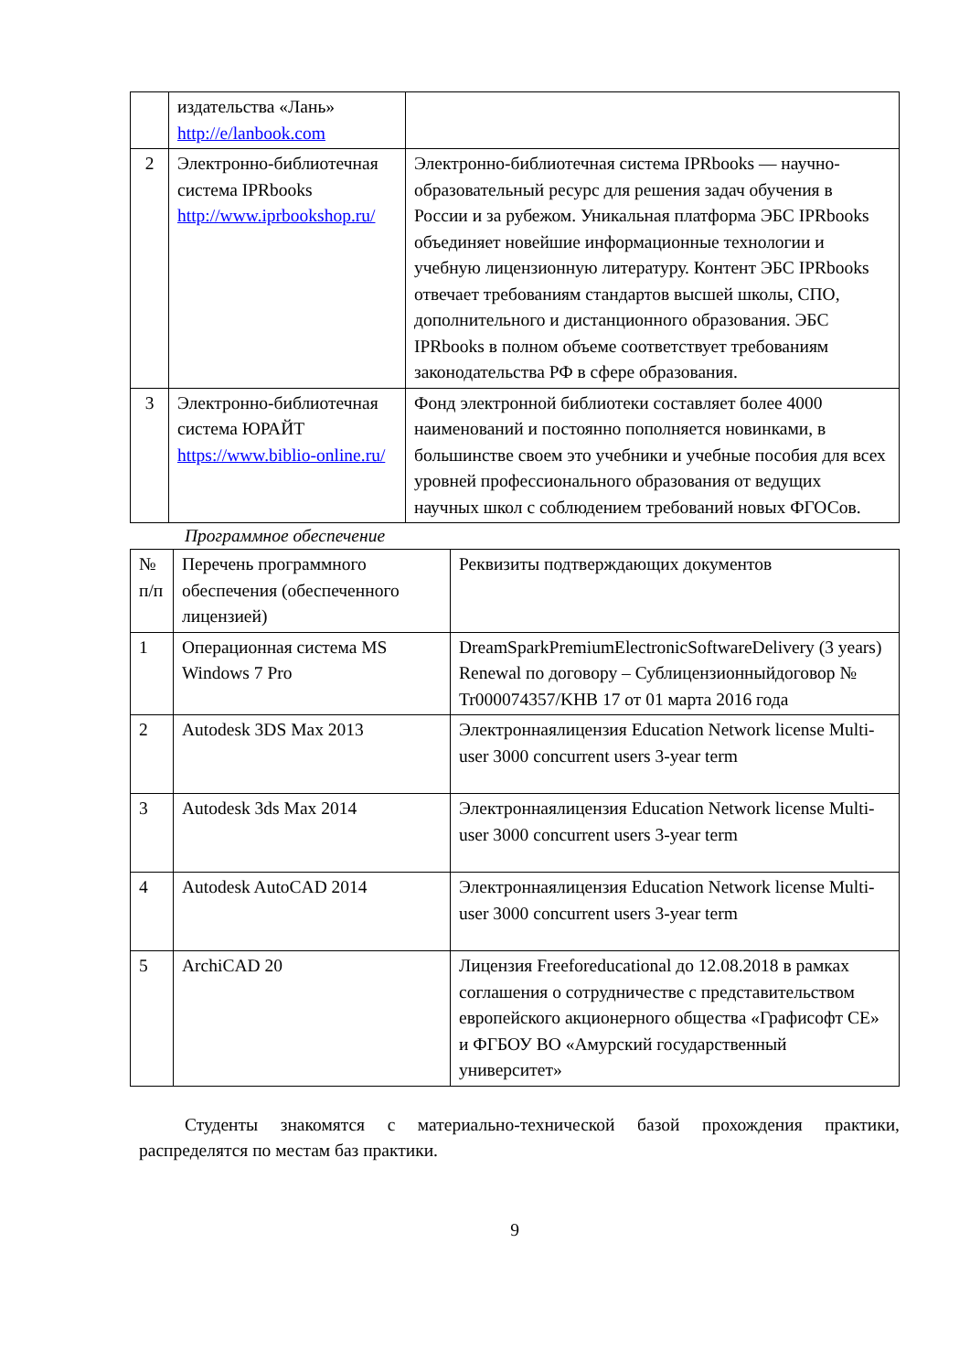| | издательства «Лань» http://e/lanbook.com | |
| 2 | Электронно-библиотечная система IPRbooks http://www.iprbookshop.ru/ | Электронно-библиотечная система IPRbooks — научно-образовательный ресурс для решения задач обучения в России и за рубежом. Уникальная платформа ЭБС IPRbooks объединяет новейшие информационные технологии и учебную лицензионную литературу. Контент ЭБС IPRbooks отвечает требованиям стандартов высшей школы, СПО, дополнительного и дистанционного образования. ЭБС IPRbooks в полном объеме соответствует требованиям законодательства РФ в сфере образования. |
| 3 | Электронно-библиотечная система ЮРАЙТ https://www.biblio-online.ru/ | Фонд электронной библиотеки составляет более 4000 наименований и постоянно пополняется новинками, в большинстве своем это учебники и учебные пособия для всех уровней профессионального образования от ведущих научных школ с соблюдением требований новых ФГОСов. |
Программное обеспечение
| № п/п | Перечень программного обеспечения (обеспеченного лицензией) | Реквизиты подтверждающих документов |
| 1 | Операционная система MS Windows 7 Pro | DreamSparkPremiumElectronicSoftwareDelivery (3 years) Renewal по договору – Сублицензионныйдоговор № Tr000074357/KHB 17 от 01 марта 2016 года |
| 2 | Autodesk 3DS Max 2013 | Электроннаялицензия Education Network license Multi-user 3000 concurrent users 3-year term |
| 3 | Autodesk 3ds Max 2014 | Электроннаялицензия Education Network license Multi-user 3000 concurrent users 3-year term |
| 4 | Autodesk AutoCAD 2014 | Электроннаялицензия Education Network license Multi-user 3000 concurrent users 3-year term |
| 5 | ArchiCAD 20 | Лицензия Freeforeducational до 12.08.2018 в рамках соглашения о сотрудничестве с представительством европейского акционерного общества «Графисофт СЕ» и ФГБОУ ВО «Амурский государственный университет» |
Студенты знакомятся с материально-технической базой прохождения практики, распределятся по местам баз практики.
9